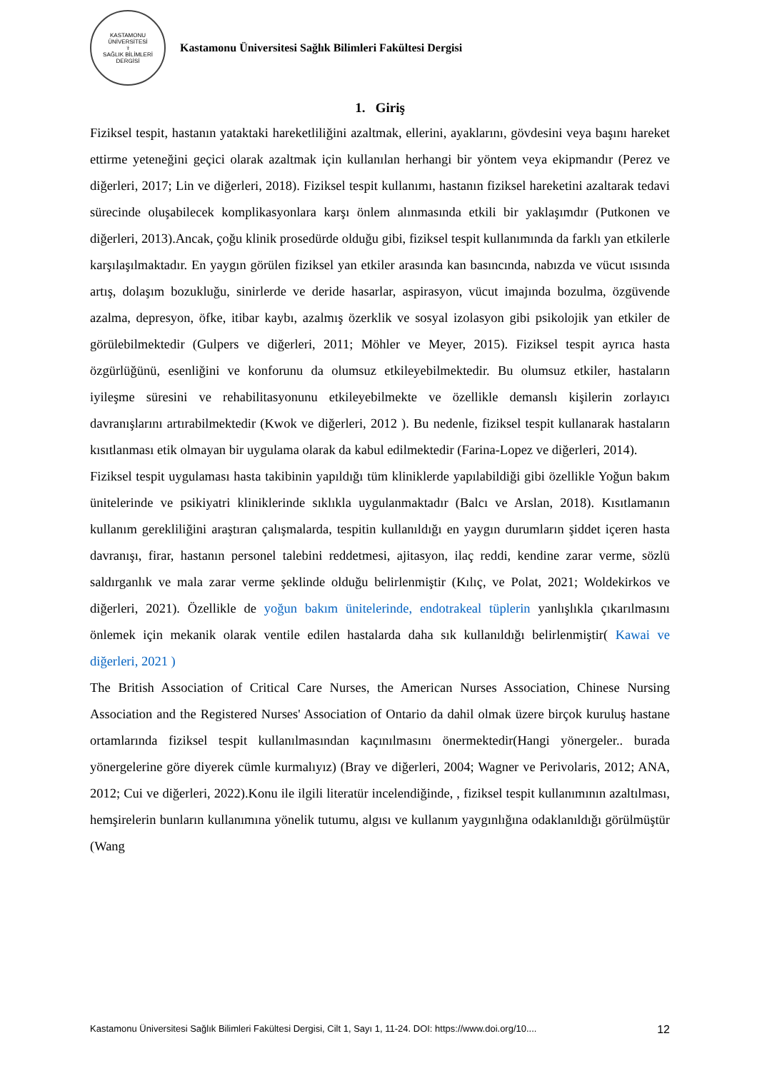KASTAMONU ÜNİVERSİTESİ
⚕
SAĞLIK BİLİMLERİ DERGİSİ
Kastamonu Üniversitesi Sağlık Bilimleri Fakültesi Dergisi
1. Giriş
Fiziksel tespit, hastanın yataktaki hareketliliğini azaltmak, ellerini, ayaklarını, gövdesini veya başını hareket ettirme yeteneğini geçici olarak azaltmak için kullanılan herhangi bir yöntem veya ekipmandır (Perez ve diğerleri, 2017; Lin ve diğerleri, 2018). Fiziksel tespit kullanımı, hastanın fiziksel hareketini azaltarak tedavi sürecinde oluşabilecek komplikasyonlara karşı önlem alınmasında etkili bir yaklaşımdır (Putkonen ve diğerleri, 2013).Ancak, çoğu klinik prosedürde olduğu gibi, fiziksel tespit kullanımında da farklı yan etkilerle karşılaşılmaktadır. En yaygın görülen fiziksel yan etkiler arasında kan basıncında, nabızda ve vücut ısısında artış, dolaşım bozukluğu, sinirlerde ve deride hasarlar, aspirasyon, vücut imajında bozulma, özgüvende azalma, depresyon, öfke, itibar kaybı, azalmış özerklik ve sosyal izolasyon gibi psikolojik yan etkiler de görülebilmektedir (Gulpers ve diğerleri, 2011; Möhler ve Meyer, 2015). Fiziksel tespit ayrıca hasta özgürlüğünü, esenliğini ve konforunu da olumsuz etkileyebilmektedir. Bu olumsuz etkiler, hastaların iyileşme süresini ve rehabilitasyonunu etkileyebilmekte ve özellikle demanslı kişilerin zorlayıcı davranışlarını artırabilmektedir (Kwok ve diğerleri, 2012 ). Bu nedenle, fiziksel tespit kullanarak hastaların kısıtlanması etik olmayan bir uygulama olarak da kabul edilmektedir (Farina-Lopez ve diğerleri, 2014).
Fiziksel tespit uygulaması hasta takibinin yapıldığı tüm kliniklerde yapılabildiği gibi özellikle Yoğun bakım ünitelerinde ve psikiyatri kliniklerinde sıklıkla uygulanmaktadır (Balcı ve Arslan, 2018). Kısıtlamanın kullanım gerekliliğini araştıran çalışmalarda, tespitin kullanıldığı en yaygın durumların şiddet içeren hasta davranışı, firar, hastanın personel talebini reddetmesi, ajitasyon, ilaç reddi, kendine zarar verme, sözlü saldırganlık ve mala zarar verme şeklinde olduğu belirlenmiştir (Kılıç, ve Polat, 2021; Woldekirkos ve diğerleri, 2021). Özellikle de yoğun bakım ünitelerinde, endotrakeal tüplerin yanlışlıkla çıkarılmasını önlemek için mekanik olarak ventile edilen hastalarda daha sık kullanıldığı belirlenmiştir( Kawai ve diğerleri, 2021 )
The British Association of Critical Care Nurses, the American Nurses Association, Chinese Nursing Association and the Registered Nurses' Association of Ontario da dahil olmak üzere birçok kuruluş hastane ortamlarında fiziksel tespit kullanılmasından kaçınılmasını önermektedir(Hangi yönergeler.. burada yönergelerine göre diyerek cümle kurmalıyız) (Bray ve diğerleri, 2004; Wagner ve Perivolaris, 2012; ANA, 2012; Cui ve diğerleri, 2022).Konu ile ilgili literatür incelendiğinde, , fiziksel tespit kullanımının azaltılması, hemşirelerin bunların kullanımına yönelik tutumu, algısı ve kullanım yaygınlığına odaklanıldığı görülmüştür (Wang
Kastamonu Üniversitesi Sağlık Bilimleri Fakültesi Dergisi, Cilt 1, Sayı 1, 11-24. DOI: https://www.doi.org/10.... 12